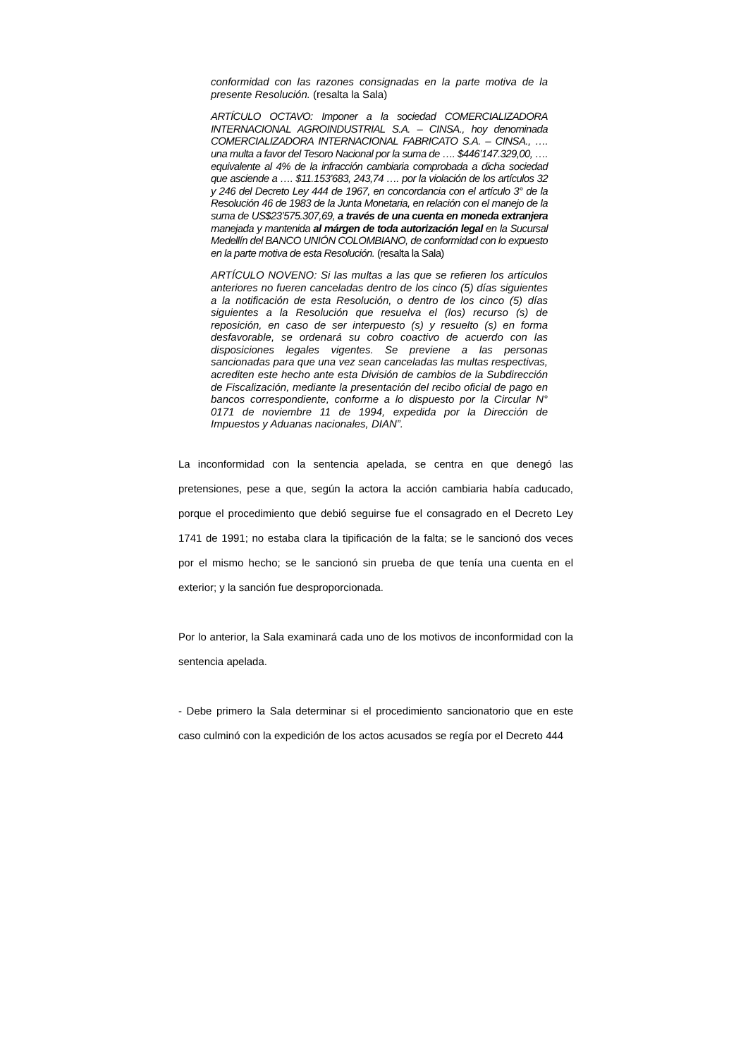conformidad con las razones consignadas en la parte motiva de la presente Resolución. (resalta la Sala)
ARTÍCULO OCTAVO: Imponer a la sociedad COMERCIALIZADORA INTERNACIONAL AGROINDUSTRIAL S.A. – CINSA., hoy denominada COMERCIALIZADORA INTERNACIONAL FABRICATO S.A. – CINSA., …. una multa a favor del Tesoro Nacional por la suma de …. $446’147.329,00, …. equivalente al 4% de la infracción cambiaria comprobada a dicha sociedad que asciende a …. $11.153’683, 243,74 …. por la violación de los artículos 32 y 246 del Decreto Ley 444 de 1967, en concordancia con el artículo 3° de la Resolución 46 de 1983 de la Junta Monetaria, en relación con el manejo de la suma de US$23’575.307,69, a través de una cuenta en moneda extranjera manejada y mantenida al márgen de toda autorización legal en la Sucursal Medellín del BANCO UNIÓN COLOMBIANO, de conformidad con lo expuesto en la parte motiva de esta Resolución. (resalta la Sala)
ARTÍCULO NOVENO: Si las multas a las que se refieren los artículos anteriores no fueren canceladas dentro de los cinco (5) días siguientes a la notificación de esta Resolución, o dentro de los cinco (5) días siguientes a la Resolución que resuelva el (los) recurso (s) de reposición, en caso de ser interpuesto (s) y resuelto (s) en forma desfavorable, se ordenará su cobro coactivo de acuerdo con las disposiciones legales vigentes. Se previene a las personas sancionadas para que una vez sean canceladas las multas respectivas, acrediten este hecho ante esta División de cambios de la Subdirección de Fiscalización, mediante la presentación del recibo oficial de pago en bancos correspondiente, conforme a lo dispuesto por la Circular N° 0171 de noviembre 11 de 1994, expedida por la Dirección de Impuestos y Aduanas nacionales, DIAN”.
La inconformidad con la sentencia apelada, se centra en que denegó las pretensiones, pese a que, según la actora la acción cambiaria había caducado, porque el procedimiento que debió seguirse fue el consagrado en el Decreto Ley 1741 de 1991; no estaba clara la tipificación de la falta; se le sancionó dos veces por el mismo hecho; se le sancionó sin prueba de que tenía una cuenta en el exterior; y la sanción fue desproporcionada.
Por lo anterior, la Sala examinará cada uno de los motivos de inconformidad con la sentencia apelada.
- Debe primero la Sala determinar si el procedimiento sancionatorio que en este caso culminó con la expedición de los actos acusados se regía por el Decreto 444